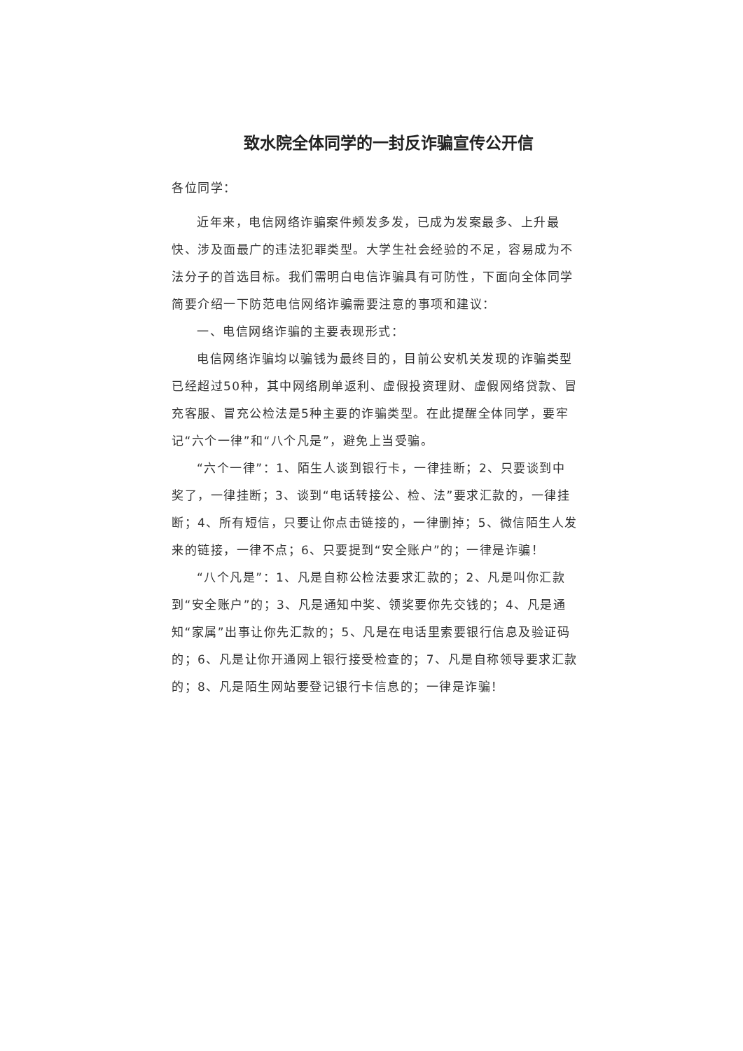致水院全体同学的一封反诈骗宣传公开信
各位同学：
近年来，电信网络诈骗案件频发多发，已成为发案最多、上升最快、涉及面最广的违法犯罪类型。大学生社会经验的不足，容易成为不法分子的首选目标。我们需明白电信诈骗具有可防性，下面向全体同学简要介绍一下防范电信网络诈骗需要注意的事项和建议：
一、电信网络诈骗的主要表现形式：
电信网络诈骗均以骗钱为最终目的，目前公安机关发现的诈骗类型已经超过50种，其中网络刷单返利、虚假投资理财、虚假网络贷款、冒充客服、冒充公检法是5种主要的诈骗类型。在此提醒全体同学，要牢记“六个一律”和“八个凡是”，避免上当受骗。
“六个一律”：1、陌生人谈到银行卡，一律挂断；2、只要谈到中奖了，一律挂断；3、谈到“电话转接公、检、法”要求汇款的，一律挂断；4、所有短信，只要让你点击链接的，一律删掉；5、微信陌生人发来的链接，一律不点；6、只要提到“安全账户”的；一律是诈骗！
“八个凡是”：1、凡是自称公检法要求汇款的；2、凡是叫你汇款到“安全账户”的；3、凡是通知中奖、领奖要你先交钱的；4、凡是通知“家属”出事让你先汇款的；5、凡是在电话里索要银行信息及验证码的；6、凡是让你开通网上银行接受检查的；7、凡是自称领导要求汇款的；8、凡是陌生网站要登记银行卡信息的；一律是诈骗！